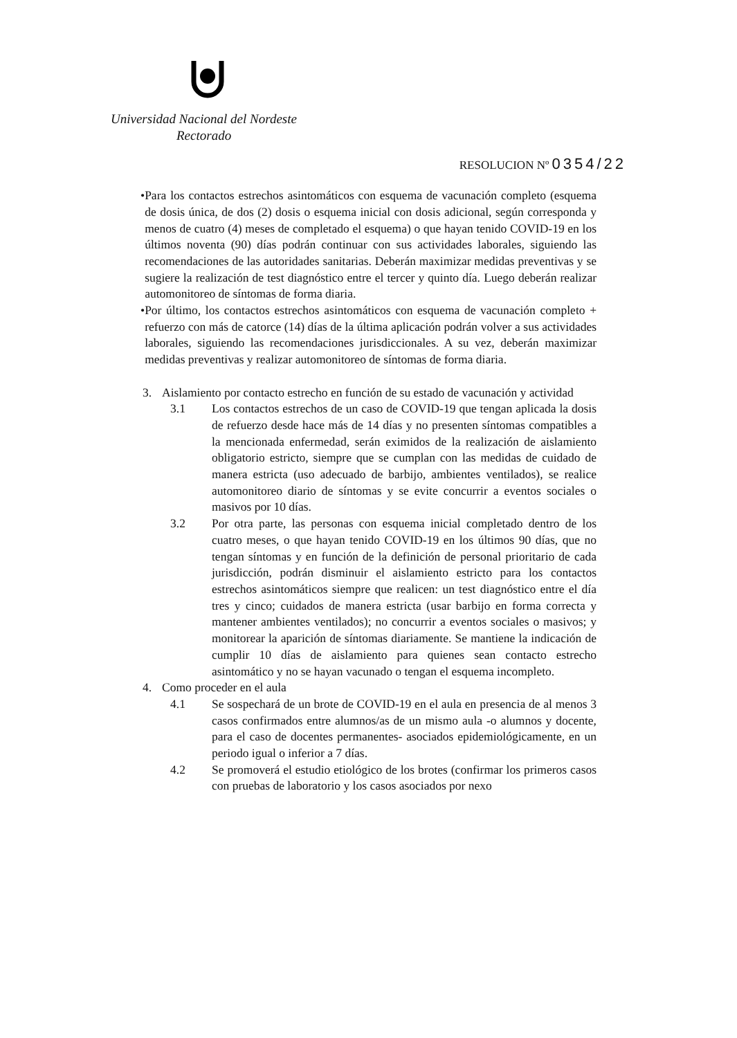Universidad Nacional del Nordeste
Rectorado
RESOLUCION Nº 0354/22
• Para los contactos estrechos asintomáticos con esquema de vacunación completo (esquema de dosis única, de dos (2) dosis o esquema inicial con dosis adicional, según corresponda y menos de cuatro (4) meses de completado el esquema) o que hayan tenido COVID-19 en los últimos noventa (90) días podrán continuar con sus actividades laborales, siguiendo las recomendaciones de las autoridades sanitarias. Deberán maximizar medidas preventivas y se sugiere la realización de test diagnóstico entre el tercer y quinto día. Luego deberán realizar automonitoreo de síntomas de forma diaria.
• Por último, los contactos estrechos asintomáticos con esquema de vacunación completo + refuerzo con más de catorce (14) días de la última aplicación podrán volver a sus actividades laborales, siguiendo las recomendaciones jurisdiccionales. A su vez, deberán maximizar medidas preventivas y realizar automonitoreo de síntomas de forma diaria.
3. Aislamiento por contacto estrecho en función de su estado de vacunación y actividad
3.1 Los contactos estrechos de un caso de COVID-19 que tengan aplicada la dosis de refuerzo desde hace más de 14 días y no presenten síntomas compatibles a la mencionada enfermedad, serán eximidos de la realización de aislamiento obligatorio estricto, siempre que se cumplan con las medidas de cuidado de manera estricta (uso adecuado de barbijo, ambientes ventilados), se realice automonitoreo diario de síntomas y se evite concurrir a eventos sociales o masivos por 10 días.
3.2 Por otra parte, las personas con esquema inicial completado dentro de los cuatro meses, o que hayan tenido COVID-19 en los últimos 90 días, que no tengan síntomas y en función de la definición de personal prioritario de cada jurisdicción, podrán disminuir el aislamiento estricto para los contactos estrechos asintomáticos siempre que realicen: un test diagnóstico entre el día tres y cinco; cuidados de manera estricta (usar barbijo en forma correcta y mantener ambientes ventilados); no concurrir a eventos sociales o masivos; y monitorear la aparición de síntomas diariamente. Se mantiene la indicación de cumplir 10 días de aislamiento para quienes sean contacto estrecho asintomático y no se hayan vacunado o tengan el esquema incompleto.
4. Como proceder en el aula
4.1 Se sospechará de un brote de COVID-19 en el aula en presencia de al menos 3 casos confirmados entre alumnos/as de un mismo aula -o alumnos y docente, para el caso de docentes permanentes- asociados epidemiológicamente, en un periodo igual o inferior a 7 días.
4.2 Se promoverá el estudio etiológico de los brotes (confirmar los primeros casos con pruebas de laboratorio y los casos asociados por nexo